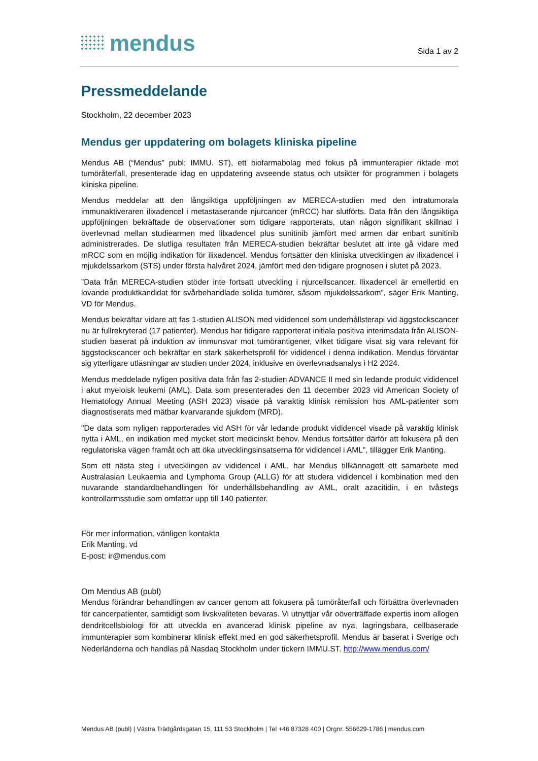mendus
Sida 1 av 2
Pressmeddelande
Stockholm, 22 december 2023
Mendus ger uppdatering om bolagets kliniska pipeline
Mendus AB (“Mendus” publ; IMMU. ST), ett biofarmabolag med fokus på immunterapier riktade mot tumöråterfall, presenterade idag en uppdatering avseende status och utsikter för programmen i bolagets kliniska pipeline.
Mendus meddelar att den långsiktiga uppföljningen av MERECA-studien med den intratumorala immunaktiveraren ilixadencel i metastaserande njurcancer (mRCC) har slutförts. Data från den långsiktiga uppföljningen bekräftade de observationer som tidigare rapporterats, utan någon signifikant skillnad i överlevnad mellan studiearmen med lilxadencel plus sunitinib jämfört med armen där enbart sunitinib administrerades. De slutliga resultaten från MERECA-studien bekräftar beslutet att inte gå vidare med mRCC som en möjlig indikation för ilixadencel. Mendus fortsätter den kliniska utvecklingen av ilixadencel i mjukdelssarkom (STS) under första halvåret 2024, jämfört med den tidigare prognosen i slutet på 2023.
”Data från MERECA-studien stöder inte fortsatt utveckling i njurcellscancer. Ilixadencel är emellertid en lovande produktkandidat för svårbehandlade solida tumörer, såsom mjukdelssarkom”, säger Erik Manting, VD för Mendus.
Mendus bekräftar vidare att fas 1-studien ALISON med vididencel som underhållsterapi vid äggstockscancer nu är fullrekryterad (17 patienter). Mendus har tidigare rapporterat initiala positiva interimsdata från ALISON-studien baserat på induktion av immunsvar mot tumörantigener, vilket tidigare visat sig vara relevant för äggstockscancer och bekräftar en stark säkerhetsprofil för vididencel i denna indikation. Mendus förväntar sig ytterligare utläsningar av studien under 2024, inklusive en överlevnadsanalys i H2 2024.
Mendus meddelade nyligen positiva data från fas 2-studien ADVANCE II med sin ledande produkt vididencel i akut myeloisk leukemi (AML). Data som presenterades den 11 december 2023 vid American Society of Hematology Annual Meeting (ASH 2023) visade på varaktig klinisk remission hos AML-patienter som diagnostiserats med mätbar kvarvarande sjukdom (MRD).
"De data som nyligen rapporterades vid ASH för vår ledande produkt vididencel visade på varaktig klinisk nytta i AML, en indikation med mycket stort medicinskt behov. Mendus fortsätter därför att fokusera på den regulatoriska vägen framåt och att öka utvecklingsinsatserna för vididencel i AML", tillägger Erik Manting.
Som ett nästa steg i utvecklingen av vididencel i AML, har Mendus tillkännagett ett samarbete med Australasian Leukaemia and Lymphoma Group (ALLG) för att studera vididencel i kombination med den nuvarande standardbehandlingen för underhållsbehandling av AML, oralt azacitidin, i en tvåstegs kontrollarmsstudie som omfattar upp till 140 patienter.
För mer information, vänligen kontakta
Erik Manting, vd
E-post: ir@mendus.com
Om Mendus AB (publ)
Mendus förändrar behandlingen av cancer genom att fokusera på tumöråterfall och förbättra överlevnaden för cancerpatienter, samtidigt som livskvaliteten bevaras. Vi utnyttjar vår oöverträffade expertis inom allogen dendritcellsbiologi för att utveckla en avancerad klinisk pipeline av nya, lagringsbara, cellbaserade immunterapier som kombinerar klinisk effekt med en god säkerhetsprofil. Mendus är baserat i Sverige och Nederländerna och handlas på Nasdaq Stockholm under tickern IMMU.ST. http://www.mendus.com/
Mendus AB (publ) | Västra Trädgårdsgatan 15, 111 53 Stockholm | Tel +46 87328 400 | Orgnr. 556629-1786 | mendus.com